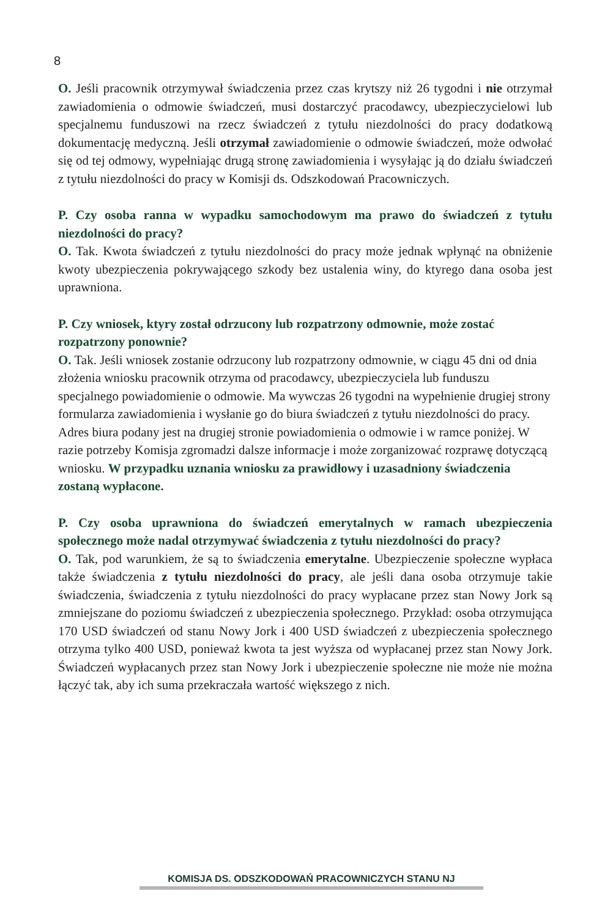8
O. Jeśli pracownik otrzymywał świadczenia przez czas krytszy niż 26 tygodni i nie otrzymał zawiadomienia o odmowie świadczeń, musi dostarczyć pracodawcy, ubezpieczycielowi lub specjalnemu funduszowi na rzecz świadczeń z tytułu niezdolności do pracy dodatkową dokumentację medyczną. Jeśli otrzymał zawiadomienie o odmowie świadczeń, może odwołać się od tej odmowy, wypełniając drugą stronę zawiadomienia i wysyłając ją do działu świadczeń z tytułu niezdolności do pracy w Komisji ds. Odszkodowań Pracowniczych.
P. Czy osoba ranna w wypadku samochodowym ma prawo do świadczeń z tytułu niezdolności do pracy?
O. Tak. Kwota świadczeń z tytułu niezdolności do pracy może jednak wpłynąć na obniżenie kwoty ubezpieczenia pokrywającego szkody bez ustalenia winy, do ktyrego dana osoba jest uprawniona.
P. Czy wniosek, ktyry został odrzucony lub rozpatrzony odmownie, może zostać rozpatrzony ponownie?
O. Tak. Jeśli wniosek zostanie odrzucony lub rozpatrzony odmownie, w ciągu 45 dni od dnia złożenia wniosku pracownik otrzyma od pracodawcy, ubezpieczyciela lub funduszu specjalnego powiadomienie o odmowie. Ma wywczas 26 tygodni na wypełnienie drugiej strony formularza zawiadomienia i wysłanie go do biura świadczeń z tytułu niezdolności do pracy. Adres biura podany jest na drugiej stronie powiadomienia o odmowie i w ramce poniżej. W razie potrzeby Komisja zgromadzi dalsze informacje i może zorganizować rozprawę dotyczącą wniosku. W przypadku uznania wniosku za prawidłowy i uzasadniony świadczenia zostaną wypłacone.
P. Czy osoba uprawniona do świadczeń emerytalnych w ramach ubezpieczenia społecznego może nadal otrzymywać świadczenia z tytułu niezdolności do pracy?
O. Tak, pod warunkiem, że są to świadczenia emerytalne. Ubezpieczenie społeczne wypłaca także świadczenia z tytułu niezdolności do pracy, ale jeśli dana osoba otrzymuje takie świadczenia, świadczenia z tytułu niezdolności do pracy wypłacane przez stan Nowy Jork są zmniejszane do poziomu świadczeń z ubezpieczenia społecznego. Przykład: osoba otrzymująca 170 USD świadczeń od stanu Nowy Jork i 400 USD świadczeń z ubezpieczenia społecznego otrzyma tylko 400 USD, ponieważ kwota ta jest wyższa od wypłacanej przez stan Nowy Jork. Świadczeń wypłacanych przez stan Nowy Jork i ubezpieczenie społeczne nie może nie można łączyć tak, aby ich suma przekraczała wartość większego z nich.
KOMISJA DS. ODSZKODOWAŃ PRACOWNICZYCH STANU NJ